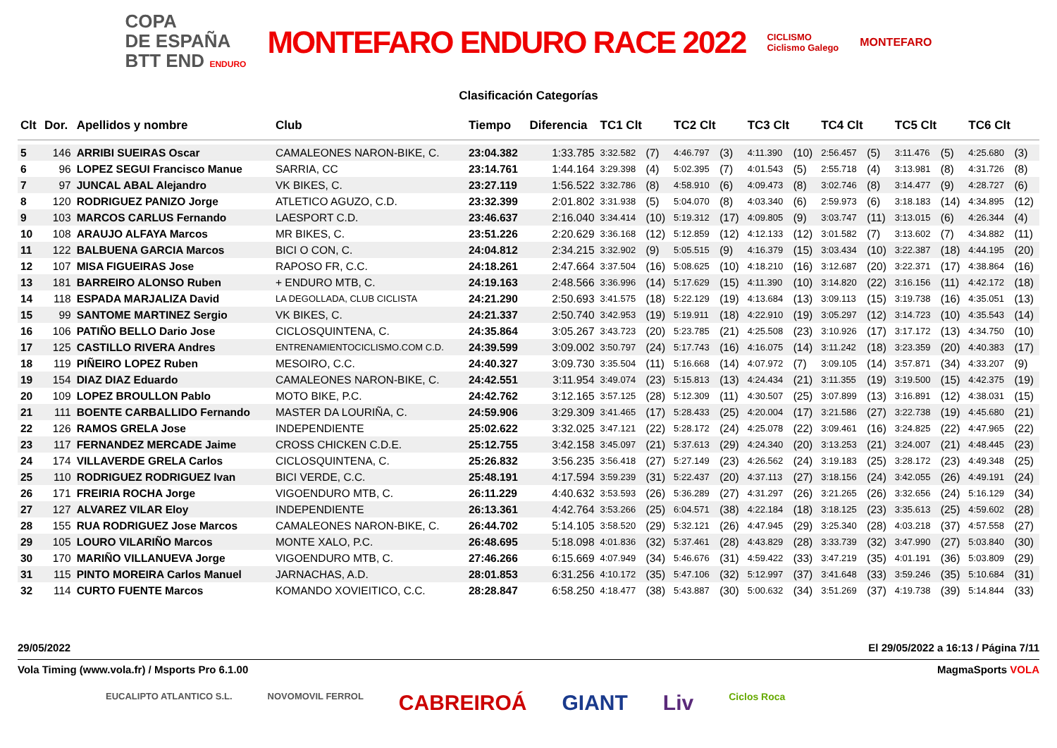COPA
DE ESPAÑA
BTT END ENDURO
MONTEFARO ENDURO RACE 2022
CICLISMO
Ciclismo Galego
MONTEFARO
Clasificación Categorías
| Clt | Dor. | Apellidos y nombre | Club | Tiempo | Diferencia | TC1 Clt | | TC2 Clt | | TC3 Clt | | TC4 Clt | | TC5 Clt | | TC6 Clt | |
| --- | --- | --- | --- | --- | --- | --- | --- | --- | --- | --- | --- | --- | --- | --- | --- | --- | --- |
| 5 | 146 | ARRIBI SUEIRAS Oscar | CAMALEONES NARON-BIKE, C. | 23:04.382 | 1:33.785 | 3:32.582 | (7) | 4:46.797 | (3) | 4:11.390 | (10) | 2:56.457 | (5) | 3:11.476 | (5) | 4:25.680 | (3) |
| 6 | 96 | LOPEZ SEGUI Francisco Manue | SARRIA, CC | 23:14.761 | 1:44.164 | 3:29.398 | (4) | 5:02.395 | (7) | 4:01.543 | (5) | 2:55.718 | (4) | 3:13.981 | (8) | 4:31.726 | (8) |
| 7 | 97 | JUNCAL ABAL Alejandro | VK BIKES, C. | 23:27.119 | 1:56.522 | 3:32.786 | (8) | 4:58.910 | (6) | 4:09.473 | (8) | 3:02.746 | (8) | 3:14.477 | (9) | 4:28.727 | (6) |
| 8 | 120 | RODRIGUEZ PANIZO Jorge | ATLETICO AGUZO, C.D. | 23:32.399 | 2:01.802 | 3:31.938 | (5) | 5:04.070 | (8) | 4:03.340 | (6) | 2:59.973 | (6) | 3:18.183 | (14) | 4:34.895 | (12) |
| 9 | 103 | MARCOS CARLUS Fernando | LAESPORT C.D. | 23:46.637 | 2:16.040 | 3:34.414 | (10) | 5:19.312 | (17) | 4:09.805 | (9) | 3:03.747 | (11) | 3:13.015 | (6) | 4:26.344 | (4) |
| 10 | 108 | ARAUJO ALFAYA Marcos | MR BIKES, C. | 23:51.226 | 2:20.629 | 3:36.168 | (12) | 5:12.859 | (12) | 4:12.133 | (12) | 3:01.582 | (7) | 3:13.602 | (7) | 4:34.882 | (11) |
| 11 | 122 | BALBUENA GARCIA Marcos | BICI O CON, C. | 24:04.812 | 2:34.215 | 3:32.902 | (9) | 5:05.515 | (9) | 4:16.379 | (15) | 3:03.434 | (10) | 3:22.387 | (18) | 4:44.195 | (20) |
| 12 | 107 | MISA FIGUEIRAS Jose | RAPOSO FR, C.C. | 24:18.261 | 2:47.664 | 3:37.504 | (16) | 5:08.625 | (10) | 4:18.210 | (16) | 3:12.687 | (20) | 3:22.371 | (17) | 4:38.864 | (16) |
| 13 | 181 | BARREIRO ALONSO Ruben | + ENDURO MTB, C. | 24:19.163 | 2:48.566 | 3:36.996 | (14) | 5:17.629 | (15) | 4:11.390 | (10) | 3:14.820 | (22) | 3:16.156 | (11) | 4:42.172 | (18) |
| 14 | 118 | ESPADA MARJALIZA David | LA DEGOLLADA, CLUB CICLISTA | 24:21.290 | 2:50.693 | 3:41.575 | (18) | 5:22.129 | (19) | 4:13.684 | (13) | 3:09.113 | (15) | 3:19.738 | (16) | 4:35.051 | (13) |
| 15 | 99 | SANTOME MARTINEZ Sergio | VK BIKES, C. | 24:21.337 | 2:50.740 | 3:42.953 | (19) | 5:19.911 | (18) | 4:22.910 | (19) | 3:05.297 | (12) | 3:14.723 | (10) | 4:35.543 | (14) |
| 16 | 106 | PATIÑO BELLO Dario Jose | CICLOSQUINTENA, C. | 24:35.864 | 3:05.267 | 3:43.723 | (20) | 5:23.785 | (21) | 4:25.508 | (23) | 3:10.926 | (17) | 3:17.172 | (13) | 4:34.750 | (10) |
| 17 | 125 | CASTILLO RIVERA Andres | ENTRENAMIENTOCICLISMO.COM C.D. | 24:39.599 | 3:09.002 | 3:50.797 | (24) | 5:17.743 | (16) | 4:16.075 | (14) | 3:11.242 | (18) | 3:23.359 | (20) | 4:40.383 | (17) |
| 18 | 119 | PIÑEIRO LOPEZ Ruben | MESOIRO, C.C. | 24:40.327 | 3:09.730 | 3:35.504 | (11) | 5:16.668 | (14) | 4:07.972 | (7) | 3:09.105 | (14) | 3:57.871 | (34) | 4:33.207 | (9) |
| 19 | 154 | DIAZ DIAZ Eduardo | CAMALEONES NARON-BIKE, C. | 24:42.551 | 3:11.954 | 3:49.074 | (23) | 5:15.813 | (13) | 4:24.434 | (21) | 3:11.355 | (19) | 3:19.500 | (15) | 4:42.375 | (19) |
| 20 | 109 | LOPEZ BROULLON Pablo | MOTO BIKE, P.C. | 24:42.762 | 3:12.165 | 3:57.125 | (28) | 5:12.309 | (11) | 4:30.507 | (25) | 3:07.899 | (13) | 3:16.891 | (12) | 4:38.031 | (15) |
| 21 | 111 | BOENTE CARBALLIDO Fernando | MASTER DA LOURIÑA, C. | 24:59.906 | 3:29.309 | 3:41.465 | (17) | 5:28.433 | (25) | 4:20.004 | (17) | 3:21.586 | (27) | 3:22.738 | (19) | 4:45.680 | (21) |
| 22 | 126 | RAMOS GRELA Jose | INDEPENDIENTE | 25:02.622 | 3:32.025 | 3:47.121 | (22) | 5:28.172 | (24) | 4:25.078 | (22) | 3:09.461 | (16) | 3:24.825 | (22) | 4:47.965 | (22) |
| 23 | 117 | FERNANDEZ MERCADE Jaime | CROSS CHICKEN C.D.E. | 25:12.755 | 3:42.158 | 3:45.097 | (21) | 5:37.613 | (29) | 4:24.340 | (20) | 3:13.253 | (21) | 3:24.007 | (21) | 4:48.445 | (23) |
| 24 | 174 | VILLAVERDE GRELA Carlos | CICLOSQUINTENA, C. | 25:26.832 | 3:56.235 | 3:56.418 | (27) | 5:27.149 | (23) | 4:26.562 | (24) | 3:19.183 | (25) | 3:28.172 | (23) | 4:49.348 | (25) |
| 25 | 110 | RODRIGUEZ RODRIGUEZ Ivan | BICI VERDE, C.C. | 25:48.191 | 4:17.594 | 3:59.239 | (31) | 5:22.437 | (20) | 4:37.113 | (27) | 3:18.156 | (24) | 3:42.055 | (26) | 4:49.191 | (24) |
| 26 | 171 | FREIRIA ROCHA Jorge | VIGOENDURO MTB, C. | 26:11.229 | 4:40.632 | 3:53.593 | (26) | 5:36.289 | (27) | 4:31.297 | (26) | 3:21.265 | (26) | 3:32.656 | (24) | 5:16.129 | (34) |
| 27 | 127 | ALVAREZ VILAR Eloy | INDEPENDIENTE | 26:13.361 | 4:42.764 | 3:53.266 | (25) | 6:04.571 | (38) | 4:22.184 | (18) | 3:18.125 | (23) | 3:35.613 | (25) | 4:59.602 | (28) |
| 28 | 155 | RUA RODRIGUEZ Jose Marcos | CAMALEONES NARON-BIKE, C. | 26:44.702 | 5:14.105 | 3:58.520 | (29) | 5:32.121 | (26) | 4:47.945 | (29) | 3:25.340 | (28) | 4:03.218 | (37) | 4:57.558 | (27) |
| 29 | 105 | LOURO VILARIÑO Marcos | MONTE XALO, P.C. | 26:48.695 | 5:18.098 | 4:01.836 | (32) | 5:37.461 | (28) | 4:43.829 | (28) | 3:33.739 | (32) | 3:47.990 | (27) | 5:03.840 | (30) |
| 30 | 170 | MARIÑO VILLANUEVA Jorge | VIGOENDURO MTB, C. | 27:46.266 | 6:15.669 | 4:07.949 | (34) | 5:46.676 | (31) | 4:59.422 | (33) | 3:47.219 | (35) | 4:01.191 | (36) | 5:03.809 | (29) |
| 31 | 115 | PINTO MOREIRA Carlos Manuel | JARNACHAS, A.D. | 28:01.853 | 6:31.256 | 4:10.172 | (35) | 5:47.106 | (32) | 5:12.997 | (37) | 3:41.648 | (33) | 3:59.246 | (35) | 5:10.684 | (31) |
| 32 | 114 | CURTO FUENTE Marcos | KOMANDO XOVIEITICO, C.C. | 28:28.847 | 6:58.250 | 4:18.477 | (38) | 5:43.887 | (30) | 5:00.632 | (34) | 3:51.269 | (37) | 4:19.738 | (39) | 5:14.844 | (33) |
29/05/2022 El 29/05/2022 a 16:13 / Página 7/11
Vola Timing (www.vola.fr) / Msports Pro 6.1.00 MagmaSports VOLA
EUCALIPTO ATLANTICO S.L. NOVOMOVIL FERROL CABREIROÁ GIANT Liv Ciclos Roca